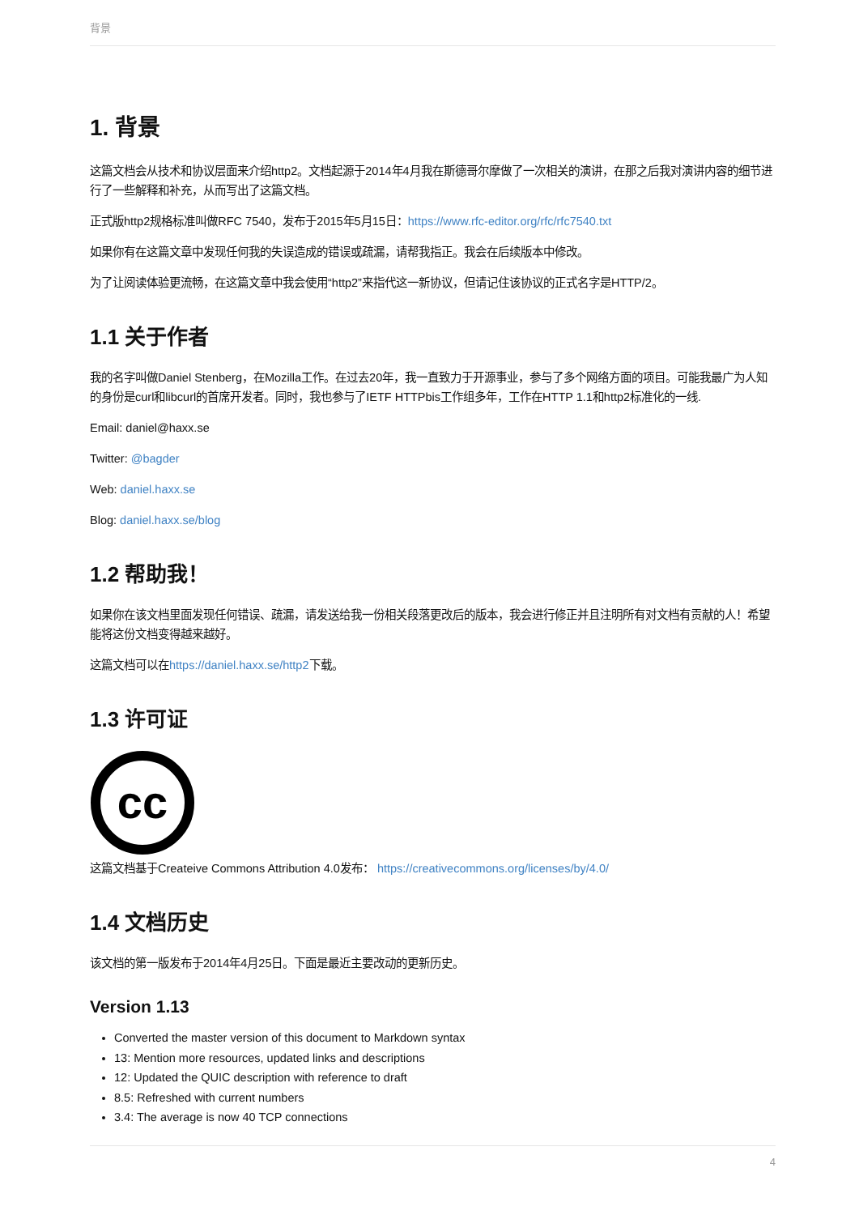背景
1. 背景
这篇文档会从技术和协议层面来介绍http2。文档起源于2014年4月我在斯德哥尔摩做了一次相关的演讲，在那之后我对演讲内容的细节进行了一些解释和补充，从而写出了这篇文档。
正式版http2规格标准叫做RFC 7540，发布于2015年5月15日：https://www.rfc-editor.org/rfc/rfc7540.txt
如果你有在这篇文章中发现任何我的失误造成的错误或疏漏，请帮我指正。我会在后续版本中修改。
为了让阅读体验更流畅，在这篇文章中我会使用“http2”来指代这一新协议，但请记住该协议的正式名字是HTTP/2。
1.1 关于作者
我的名字叫做Daniel Stenberg，在Mozilla工作。在过去20年，我一直致力于开源事业，参与了多个网络方面的项目。可能我最广为人知的身份是curl和libcurl的首席开发者。同时，我也参与了IETF HTTPbis工作组多年，工作在HTTP 1.1和http2标准化的一线.
Email: daniel@haxx.se
Twitter: @bagder
Web: daniel.haxx.se
Blog: daniel.haxx.se/blog
1.2 帮助我！
如果你在该文档里面发现任何错误、疏漏，请发送给我一份相关段落更改后的版本，我会进行修正并且注明所有对文档有贡献的人！希望能将这份文档变得越来越好。
这篇文档可以在https://daniel.haxx.se/http2下载。
1.3 许可证
cc
这篇文档基于Createive Commons Attribution 4.0发布： https://creativecommons.org/licenses/by/4.0/
1.4 文档历史
该文档的第一版发布于2014年4月25日。下面是最近主要改动的更新历史。
Version 1.13
Converted the master version of this document to Markdown syntax
13: Mention more resources, updated links and descriptions
12: Updated the QUIC description with reference to draft
8.5: Refreshed with current numbers
3.4: The average is now 40 TCP connections
4